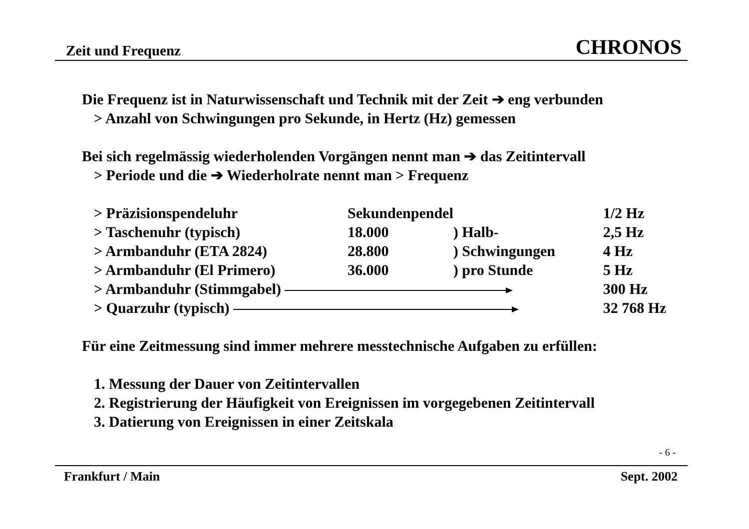Zeit und Frequenz CHRONOS
Die Frequenz ist in Naturwissenschaft und Technik mit der Zeit ➔ eng verbunden
> Anzahl von Schwingungen pro Sekunde, in Hertz (Hz) gemessen
Bei sich regelmässig wiederholenden Vorgängen nennt man ➔ das Zeitintervall
> Periode und die ➔ Wiederholrate nennt man > Frequenz
| > Präzisionspendeluhr | Sekundenpendel | | 1/2 Hz |
| > Taschenuhr (typisch) | 18.000 | ) Halb- | 2,5 Hz |
| > Armbanduhr (ETA 2824) | 28.800 | ) Schwingungen | 4 Hz |
| > Armbanduhr (El Primero) | 36.000 | ) pro Stunde | 5 Hz |
| > Armbanduhr (Stimmgabel) | | | 300 Hz |
| > Quarzuhr (typisch) | | | 32 768 Hz |
Für eine Zeitmessung sind immer mehrere messtechnische Aufgaben zu erfüllen:
1. Messung der Dauer von Zeitintervallen
2. Registrierung der Häufigkeit von Ereignissen im vorgegebenen Zeitintervall
3. Datierung von Ereignissen in einer Zeitskala
- 6 -
Frankfurt / Main Sept. 2002